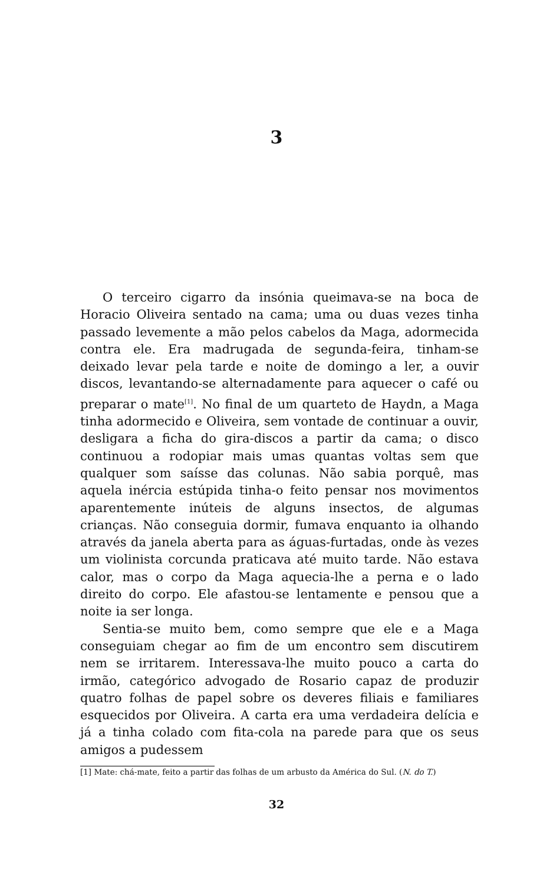3
O terceiro cigarro da insónia queimava-se na boca de Horacio Oliveira sentado na cama; uma ou duas vezes tinha passado levemente a mão pelos cabelos da Maga, adormecida contra ele. Era madrugada de segunda-feira, tinham-se deixado levar pela tarde e noite de domingo a ler, a ouvir discos, levantando-se alternadamente para aquecer o café ou preparar o mate<sup>[1]</sup>. No final de um quarteto de Haydn, a Maga tinha adormecido e Oliveira, sem vontade de continuar a ouvir, desligara a ficha do gira-discos a partir da cama; o disco continuou a rodopiar mais umas quantas voltas sem que qualquer som saísse das colunas. Não sabia porquê, mas aquela inércia estúpida tinha-o feito pensar nos movimentos aparentemente inúteis de alguns insectos, de algumas crianças. Não conseguia dormir, fumava enquanto ia olhando através da janela aberta para as águas-furtadas, onde às vezes um violinista corcunda praticava até muito tarde. Não estava calor, mas o corpo da Maga aquecia-lhe a perna e o lado direito do corpo. Ele afastou-se lentamente e pensou que a noite ia ser longa.
Sentia-se muito bem, como sempre que ele e a Maga conseguiam chegar ao fim de um encontro sem discutirem nem se irritarem. Interessava-lhe muito pouco a carta do irmão, categórico advogado de Rosario capaz de produzir quatro folhas de papel sobre os deveres filiais e familiares esquecidos por Oliveira. A carta era uma verdadeira delícia e já a tinha colado com fita-cola na parede para que os seus amigos a pudessem
[1] Mate: chá-mate, feito a partir das folhas de um arbusto da América do Sul. (N. do T.)
32